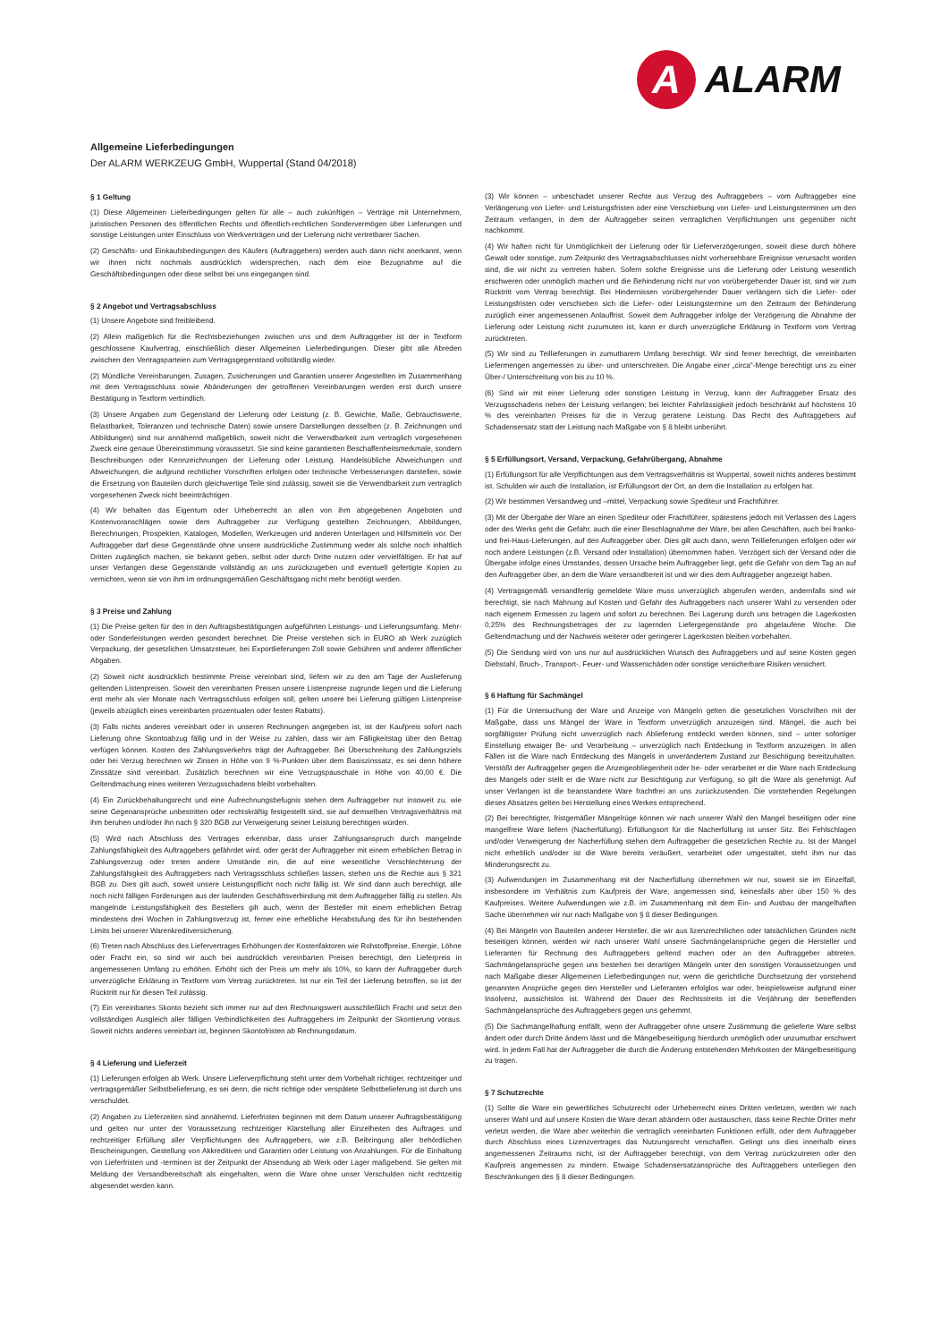A
ALARM
Allgemeine Lieferbedingungen
Der ALARM WERKZEUG GmbH, Wuppertal (Stand 04/2018)
§ 1 Geltung
(1) Diese Allgemeinen Lieferbedingungen gelten für alle – auch zukünftigen – Verträge mit Unternehmern, juristischen Personen des öffentlichen Rechts und öffentlich-rechtlichen Sondervermögen über Lieferungen und sonstige Leistungen unter Einschluss von Werkverträgen und der Lieferung nicht vertretbarer Sachen.
(2) Geschäfts- und Einkaufsbedingungen des Käufers (Auftraggebers) werden auch dann nicht anerkannt, wenn wir ihnen nicht nochmals ausdrücklich widersprechen, nach dem eine Bezugnahme auf die Geschäftsbedingungen oder diese selbst bei uns eingegangen sind.
§ 2 Angebot und Vertragsabschluss
(1) Unsere Angebote sind freibleibend.
(2) Allein maßgeblich für die Rechtsbeziehungen zwischen uns und dem Auftraggeber ist der in Textform geschlossene Kaufvertrag, einschließlich dieser Allgemeinen Lieferbedingungen. Dieser gibt alle Abreden zwischen den Vertragsparteien zum Vertragsgegenstand vollständig wieder.
(2) Mündliche Vereinbarungen, Zusagen, Zusicherungen und Garantien unserer Angestellten im Zusammenhang mit dem Vertragsschluss sowie Abänderungen der getroffenen Vereinbarungen werden erst durch unsere Bestätigung in Textform verbindlich.
(3) Unsere Angaben zum Gegenstand der Lieferung oder Leistung (z. B. Gewichte, Maße, Gebrauchswerte, Belastbarkeit, Toleranzen und technische Daten) sowie unsere Darstellungen desselben (z. B. Zeichnungen und Abbildungen) sind nur annähernd maßgeblich, soweit nicht die Verwendbarkeit zum vertraglich vorgesehenen Zweck eine genaue Übereinstimmung voraussetzt. Sie sind keine garantierten Beschaffenheitsmerkmale, sondern Beschreibungen oder Kennzeichnungen der Lieferung oder Leistung. Handelsübliche Abweichungen und Abweichungen, die aufgrund rechtlicher Vorschriften erfolgen oder technische Verbesserungen darstellen, sowie die Ersetzung von Bauteilen durch gleichwertige Teile sind zulässig, soweit sie die Verwendbarkeit zum vertraglich vorgesehenen Zweck nicht beeinträchtigen.
(4) Wir behalten das Eigentum oder Urheberrecht an allen von ihm abgegebenen Angeboten und Kostenvoranschlägen sowie dem Auftraggeber zur Verfügung gestellten Zeichnungen, Abbildungen, Berechnungen, Prospekten, Katalogen, Modellen, Werkzeugen und anderen Unterlagen und Hilfsmitteln vor. Der Auftraggeber darf diese Gegenstände ohne unsere ausdrückliche Zustimmung weder als solche noch inhaltlich Dritten zugänglich machen, sie bekannt geben, selbst oder durch Dritte nutzen oder vervielfältigen. Er hat auf unser Verlangen diese Gegenstände vollständig an uns zurückzugeben und eventuell gefertigte Kopien zu vernichten, wenn sie von ihm im ordnungsgemäßen Geschäftsgang nicht mehr benötigt werden.
§ 3 Preise und Zahlung
(1) Die Preise gelten für den in den Auftragsbestätigungen aufgeführten Leistungs- und Lieferungsumfang. Mehr- oder Sonderleistungen werden gesondert berechnet. Die Preise verstehen sich in EURO ab Werk zuzüglich Verpackung, der gesetzlichen Umsatzsteuer, bei Exportlieferungen Zoll sowie Gebühren und anderer öffentlicher Abgaben.
(2) Soweit nicht ausdrücklich bestimmte Preise vereinbart sind, liefern wir zu den am Tage der Auslieferung geltenden Listenpreisen. Soweit den vereinbarten Preisen unsere Listenpreise zugrunde liegen und die Lieferung erst mehr als vier Monate nach Vertragsschluss erfolgen soll, gelten unsere bei Lieferung gültigen Listenpreise (jeweils abzüglich eines vereinbarten prozentualen oder festen Rabatts).
(3) Falls nichts anderes vereinbart oder in unseren Rechnungen angegeben ist, ist der Kaufpreis sofort nach Lieferung ohne Skontoabzug fällig und in der Weise zu zahlen, dass wir am Fälligkeitstag über den Betrag verfügen können. Kosten des Zahlungsverkehrs trägt der Auftraggeber. Bei Überschreitung des Zahlungsziels oder bei Verzug berechnen wir Zinsen in Höhe von 9 %-Punkten über dem Basiszinssatz, es sei denn höhere Zinssätze sind vereinbart. Zusätzlich berechnen wir eine Verzugspauschale in Höhe von 40,00 €. Die Geltendmachung eines weiteren Verzugsschadens bleibt vorbehalten.
(4) Ein Zurückbehaltungsrecht und eine Aufrechnungsbefugnis stehen dem Auftraggeber nur insoweit zu, wie seine Gegenansprüche unbestritten oder rechtskräftig festgestellt sind, sie auf demselben Vertragsverhältnis mit ihm beruhen und/oder ihn nach § 320 BGB zur Verweigerung seiner Leistung berechtigen würden.
(5) Wird nach Abschluss des Vertrages erkennbar, dass unser Zahlungsanspruch durch mangelnde Zahlungsfähigkeit des Auftraggebers gefährdet wird, oder gerät der Auftraggeber mit einem erheblichen Betrag in Zahlungsverzug oder treten andere Umstände ein, die auf eine wesentliche Verschlechterung der Zahlungsfähigkeit des Auftraggebers nach Vertragsschluss schließen lassen, stehen uns die Rechte aus § 321 BGB zu. Dies gilt auch, soweit unsere Leistungspflicht noch nicht fällig ist. Wir sind dann auch berechtigt, alle noch nicht fälligen Forderungen aus der laufenden Geschäftsverbindung mit dem Auftraggeber fällig zu stellen. Als mangelnde Leistungsfähigkeit des Bestellers gilt auch, wenn der Besteller mit einem erheblichen Betrag mindestens drei Wochen in Zahlungsverzug ist, ferner eine erhebliche Herabstufung des für ihn bestehenden Limits bei unserer Warenkreditversicherung.
(6) Treten nach Abschluss des Liefervertrages Erhöhungen der Kostenfaktoren wie Rohstoffpreise, Energie, Löhne oder Fracht ein, so sind wir auch bei ausdrücklich vereinbarten Preisen berechtigt, den Lieferpreis in angemessenen Umfang zu erhöhen. Erhöht sich der Preis um mehr als 10%, so kann der Auftraggeber durch unverzügliche Erklärung in Textform vom Vertrag zurücktreten. Ist nur ein Teil der Lieferung betroffen, so ist der Rücktritt nur für diesen Teil zulässig.
(7) Ein vereinbartes Skonto bezieht sich immer nur auf den Rechnungswert ausschließlich Fracht und setzt den vollständigen Ausgleich aller fälligen Verbindlichkeiten des Auftraggebers im Zeitpunkt der Skontierung voraus. Soweit nichts anderes vereinbart ist, beginnen Skontofristen ab Rechnungsdatum.
§ 4 Lieferung und Lieferzeit
(1) Lieferungen erfolgen ab Werk. Unsere Lieferverpflichtung steht unter dem Vorbehalt richtiger, rechtzeitiger und vertragsgemäßer Selbstbelieferung, es sei denn, die nicht richtige oder verspätete Selbstbelieferung ist durch uns verschuldet.
(2) Angaben zu Lieferzeiten sind annähernd. Lieferfristen beginnen mit dem Datum unserer Auftragsbestätigung und gelten nur unter der Voraussetzung rechtzeitiger Klarstellung aller Einzelheiten des Auftrages und rechtzeitiger Erfüllung aller Verpflichtungen des Auftraggebers, wie z.B. Beibringung aller behördlichen Bescheinigungen, Gestellung von Akkreditiven und Garantien oder Leistung von Anzahlungen. Für die Einhaltung von Lieferfristen und -terminen ist der Zeitpunkt der Absendung ab Werk oder Lager maßgebend. Sie gelten mit Meldung der Versandbereitschaft als eingehalten, wenn die Ware ohne unser Verschulden nicht rechtzeitig abgesendet werden kann.
(3) Wir können – unbeschadet unserer Rechte aus Verzug des Auftraggebers – vom Auftraggeber eine Verlängerung von Liefer- und Leistungsfristen oder eine Verschiebung von Liefer- und Leistungsterminen um den Zeitraum verlangen, in dem der Auftraggeber seinen vertraglichen Verpflichtungen uns gegenüber nicht nachkommt.
(4) Wir haften nicht für Unmöglichkeit der Lieferung oder für Lieferverzögerungen, soweit diese durch höhere Gewalt oder sonstige, zum Zeitpunkt des Vertragsabschlusses nicht vorhersehbare Ereignisse verursacht worden sind, die wir nicht zu vertreten haben. Sofern solche Ereignisse uns die Lieferung oder Leistung wesentlich erschweren oder unmöglich machen und die Behinderung nicht nur von vorübergehender Dauer ist, sind wir zum Rücktritt vom Vertrag berechtigt. Bei Hindernissen vorübergehender Dauer verlängern sich die Liefer- oder Leistungsfristen oder verschieben sich die Liefer- oder Leistungstermine um den Zeitraum der Behinderung zuzüglich einer angemessenen Anlauffrist. Soweit dem Auftraggeber infolge der Verzögerung die Abnahme der Lieferung oder Leistung nicht zuzumuten ist, kann er durch unverzügliche Erklärung in Textform vom Vertrag zurücktreten.
(5) Wir sind zu Teillieferungen in zumutbarem Umfang berechtigt. Wir sind ferner berechtigt, die vereinbarten Liefermengen angemessen zu über- und unterschreiten. Die Angabe einer „circa"-Menge berechtigt uns zu einer Über-/ Unterschreitung von bis zu 10 %.
(6) Sind wir mit einer Lieferung oder sonstigen Leistung in Verzug, kann der Auftraggeber Ersatz des Verzugsschadens neben der Leistung verlangen; bei leichter Fahrlässigkeit jedoch beschränkt auf höchstens 10 % des vereinbarten Preises für die in Verzug geratene Leistung. Das Recht des Auftraggebers auf Schadensersatz statt der Leistung nach Maßgabe von § 8 bleibt unberührt.
§ 5 Erfüllungsort, Versand, Verpackung, Gefahrübergang, Abnahme
(1) Erfüllungsort für alle Verpflichtungen aus dem Vertragsverhältnis ist Wuppertal, soweit nichts anderes bestimmt ist. Schulden wir auch die Installation, ist Erfüllungsort der Ort, an dem die Installation zu erfolgen hat.
(2) Wir bestimmen Versandweg und –mittel, Verpackung sowie Spediteur und Frachtführer.
(3) Mit der Übergabe der Ware an einen Spediteur oder Frachtführer, spätestens jedoch mit Verlassen des Lagers oder des Werks geht die Gefahr, auch die einer Beschlagnahme der Ware, bei allen Geschäften, auch bei franko- und frei-Haus-Lieferungen, auf den Auftraggeber über. Dies gilt auch dann, wenn Teillieferungen erfolgen oder wir noch andere Leistungen (z.B. Versand oder Installation) übernommen haben. Verzögert sich der Versand oder die Übergabe infolge eines Umstandes, dessen Ursache beim Auftraggeber liegt, geht die Gefahr von dem Tag an auf den Auftraggeber über, an dem die Ware versandbereit ist und wir dies dem Auftraggeber angezeigt haben.
(4) Vertragsgemäß versandfertig gemeldete Ware muss unverzüglich abgerufen werden, andernfalls sind wir berechtigt, sie nach Mahnung auf Kosten und Gefahr des Auftraggebers nach unserer Wahl zu versenden oder nach eigenem Ermessen zu lagern und sofort zu berechnen. Bei Lagerung durch uns betragen die Lagerkosten 0,25% des Rechnungsbetrages der zu lagernden Liefergegenstände pro abgelaufene Woche. Die Geltendmachung und der Nachweis weiterer oder geringerer Lagerkosten bleiben vorbehalten.
(5) Die Sendung wird von uns nur auf ausdrücklichen Wunsch des Auftraggebers und auf seine Kosten gegen Diebstahl, Bruch-, Transport-, Feuer- und Wasserschäden oder sonstige versicherbare Risiken versichert.
§ 6 Haftung für Sachmängel
(1) Für die Untersuchung der Ware und Anzeige von Mängeln gelten die gesetzlichen Vorschriften mit der Maßgabe, dass uns Mängel der Ware in Textform unverzüglich anzuzeigen sind. Mängel, die auch bei sorgfältigster Prüfung nicht unverzüglich nach Ablieferung entdeckt werden können, sind – unter sofortiger Einstellung etwaiger Be- und Verarbeitung – unverzüglich nach Entdeckung in Textform anzuzeigen. In allen Fällen ist die Ware nach Entdeckung des Mangels in unverändertem Zustand zur Besichtigung bereitzuhalten. Verstößt der Auftraggeber gegen die Anzeigeobliegenheit oder be- oder verarbeitet er die Ware nach Entdeckung des Mangels oder stellt er die Ware nicht zur Besichtigung zur Verfügung, so gilt die Ware als genehmigt. Auf unser Verlangen ist die beanstandete Ware frachtfrei an uns zurückzusenden. Die vorstehenden Regelungen dieses Absatzes gelten bei Herstellung eines Werkes entsprechend.
(2) Bei berechtigter, fristgemäßer Mängelrüge können wir nach unserer Wahl den Mangel beseitigen oder eine mangelfreie Ware liefern (Nacherfüllung). Erfüllungsort für die Nacherfüllung ist unser Sitz. Bei Fehlschlagen und/oder Verweigerung der Nacherfüllung stehen dem Auftraggeber die gesetzlichen Rechte zu. Ist der Mangel nicht erheblich und/oder ist die Ware bereits veräußert, verarbeitet oder umgestaltet, steht ihm nur das Minderungsrecht zu.
(3) Aufwendungen im Zusammenhang mit der Nacherfüllung übernehmen wir nur, soweit sie im Einzelfall, insbesondere im Verhältnis zum Kaufpreis der Ware, angemessen sind, keinesfalls aber über 150 % des Kaufpreises. Weitere Aufwendungen wie z.B. im Zusammenhang mit dem Ein- und Ausbau der mangelhaften Sache übernehmen wir nur nach Maßgabe von § 8 dieser Bedingungen.
(4) Bei Mängeln von Bauteilen anderer Hersteller, die wir aus lizenzrechtlichen oder tatsächlichen Gründen nicht beseitigen können, werden wir nach unserer Wahl unsere Sachmängelansprüche gegen die Hersteller und Lieferanten für Rechnung des Auftraggebers geltend machen oder an den Auftraggeber abtreten. Sachmängelansprüche gegen uns bestehen bei derartigen Mängeln unter den sonstigen Voraussetzungen und nach Maßgabe dieser Allgemeinen Lieferbedingungen nur, wenn die gerichtliche Durchsetzung der vorstehend genannten Ansprüche gegen den Hersteller und Lieferanten erfolglos war oder, beispielsweise aufgrund einer Insolvenz, aussichtslos ist. Während der Dauer des Rechtsstreits ist die Verjährung der betreffenden Sachmängelansprüche des Auftraggebers gegen uns gehemmt.
(5) Die Sachmängelhaftung entfällt, wenn der Auftraggeber ohne unsere Zustimmung die gelieferte Ware selbst ändert oder durch Dritte ändern lässt und die Mängelbeseitigung hierdurch unmöglich oder unzumutbar erschwert wird. In jedem Fall hat der Auftraggeber die durch die Änderung entstehenden Mehrkosten der Mängelbeseitigung zu tragen.
§ 7 Schutzrechte
(1) Sollte die Ware ein gewerbliches Schutzrecht oder Urheberrecht eines Dritten verletzen, werden wir nach unserer Wahl und auf unsere Kosten die Ware derart abändern oder austauschen, dass keine Rechte Dritter mehr verletzt werden, die Ware aber weiterhin die vertraglich vereinbarten Funktionen erfüllt, oder dem Auftraggeber durch Abschluss eines Lizenzvertrages das Nutzungsrecht verschaffen. Gelingt uns dies innerhalb eines angemessenen Zeitraums nicht, ist der Auftraggeber berechtigt, von dem Vertrag zurückzutreten oder den Kaufpreis angemessen zu mindern. Etwaige Schadensersatzansprüche des Auftraggebers unterliegen den Beschränkungen des § 8 dieser Bedingungen.